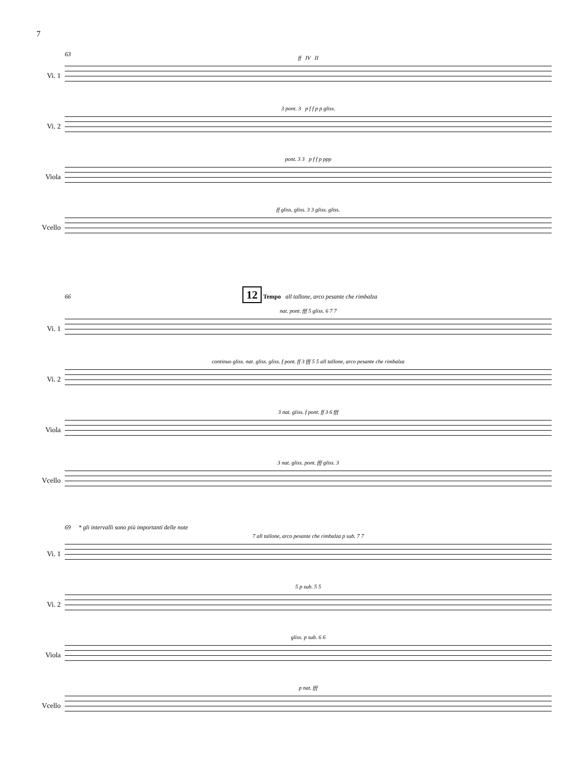7
63
Vi. 1
ff IV II
Vi. 2
3 pont. 3 p f f p p gliss.
Viola
pont. 3 3 p f f p ppp
Vcello
ff gliss. gliss. 3 3 gliss. gliss.
66 12 Tempo all tallone, arco pesante che rimbalza
Vi. 1
nat. pont. fff 5 gliss. 6 7 7
Vi. 2
continuo gliss. nat. gliss. gliss. f pont. ff 3 fff 5 5 all tallone, arco pesante che rimbalza
Viola
3 nat. gliss. f pont. ff 3 6 fff
Vcello
3 nat. gliss. pont. fff gliss. 3
69 * gli intervalli sono più importanti delle note
Vi. 1
7 all tallone, arco pesante che rimbalza p sub. 7 7
Vi. 2
5 p sub. 5 5
Viola
gliss. p sub. 6 6
Vcello
p nat. fff